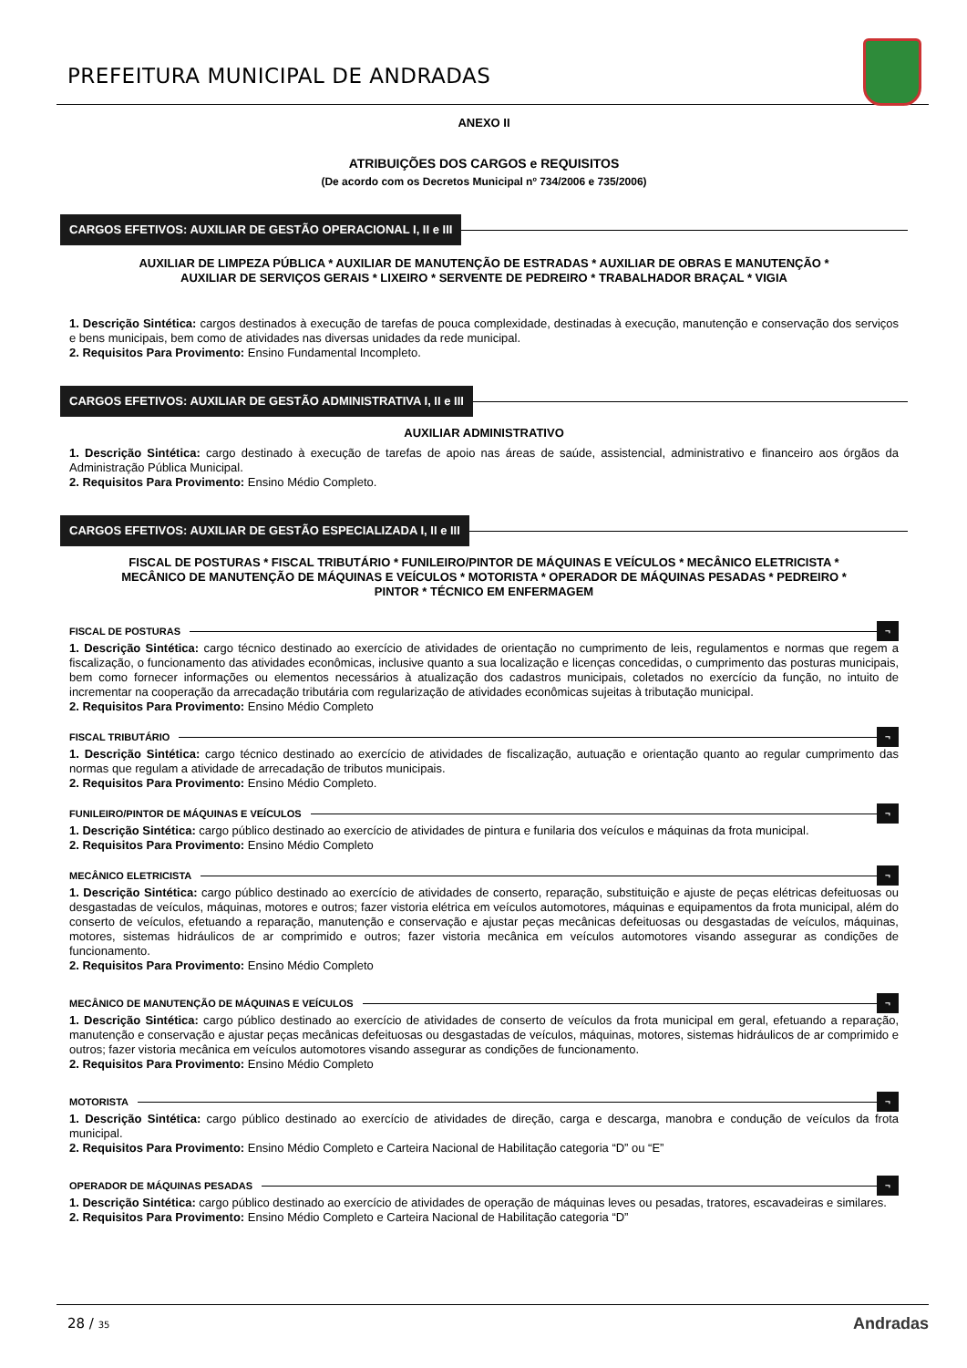PREFEITURA MUNICIPAL DE ANDRADAS
ANEXO II
ATRIBUIÇÕES DOS CARGOS e REQUISITOS
(De acordo com os Decretos Municipal nº 734/2006 e 735/2006)
CARGOS EFETIVOS: AUXILIAR DE GESTÃO OPERACIONAL I, II e III
AUXILIAR DE LIMPEZA PÚBLICA * AUXILIAR DE MANUTENÇÃO DE ESTRADAS * AUXILIAR DE OBRAS E MANUTENÇÃO *
AUXILIAR DE SERVIÇOS GERAIS * LIXEIRO * SERVENTE DE PEDREIRO * TRABALHADOR BRAÇAL * VIGIA
1. Descrição Sintética: cargos destinados à execução de tarefas de pouca complexidade, destinadas à execução, manutenção e conservação dos serviços e bens municipais, bem como de atividades nas diversas unidades da rede municipal.
2. Requisitos Para Provimento: Ensino Fundamental Incompleto.
CARGOS EFETIVOS: AUXILIAR DE GESTÃO ADMINISTRATIVA I, II e III
AUXILIAR ADMINISTRATIVO
1. Descrição Sintética: cargo destinado à execução de tarefas de apoio nas áreas de saúde, assistencial, administrativo e financeiro aos órgãos da Administração Pública Municipal.
2. Requisitos Para Provimento: Ensino Médio Completo.
CARGOS EFETIVOS: AUXILIAR DE GESTÃO ESPECIALIZADA I, II e III
FISCAL DE POSTURAS * FISCAL TRIBUTÁRIO * FUNILEIRO/PINTOR DE MÁQUINAS E VEÍCULOS * MECÂNICO ELETRICISTA *
MECÂNICO DE MANUTENÇÃO DE MÁQUINAS E VEÍCULOS * MOTORISTA * OPERADOR DE MÁQUINAS PESADAS * PEDREIRO *
PINTOR * TÉCNICO EM ENFERMAGEM
FISCAL DE POSTURAS ¬
1. Descrição Sintética: cargo técnico destinado ao exercício de atividades de orientação no cumprimento de leis, regulamentos e normas que regem a fiscalização, o funcionamento das atividades econômicas, inclusive quanto a sua localização e licenças concedidas, o cumprimento das posturas municipais, bem como fornecer informações ou elementos necessários à atualização dos cadastros municipais, coletados no exercício da função, no intuito de incrementar na cooperação da arrecadação tributária com regularização de atividades econômicas sujeitas à tributação municipal.
2. Requisitos Para Provimento: Ensino Médio Completo
FISCAL TRIBUTÁRIO ¬
1. Descrição Sintética: cargo técnico destinado ao exercício de atividades de fiscalização, autuação e orientação quanto ao regular cumprimento das normas que regulam a atividade de arrecadação de tributos municipais.
2. Requisitos Para Provimento: Ensino Médio Completo.
FUNILEIRO/PINTOR DE MÁQUINAS E VEÍCULOS ¬
1. Descrição Sintética: cargo público destinado ao exercício de atividades de pintura e funilaria dos veículos e máquinas da frota municipal.
2. Requisitos Para Provimento: Ensino Médio Completo
MECÂNICO ELETRICISTA ¬
1. Descrição Sintética: cargo público destinado ao exercício de atividades de conserto, reparação, substituição e ajuste de peças elétricas defeituosas ou desgastadas de veículos, máquinas, motores e outros; fazer vistoria elétrica em veículos automotores, máquinas e equipamentos da frota municipal, além do conserto de veículos, efetuando a reparação, manutenção e conservação e ajustar peças mecânicas defeituosas ou desgastadas de veículos, máquinas, motores, sistemas hidráulicos de ar comprimido e outros; fazer vistoria mecânica em veículos automotores visando assegurar as condições de funcionamento.
2. Requisitos Para Provimento: Ensino Médio Completo
MECÂNICO DE MANUTENÇÃO DE MÁQUINAS E VEÍCULOS ¬
1. Descrição Sintética: cargo público destinado ao exercício de atividades de conserto de veículos da frota municipal em geral, efetuando a reparação, manutenção e conservação e ajustar peças mecânicas defeituosas ou desgastadas de veículos, máquinas, motores, sistemas hidráulicos de ar comprimido e outros; fazer vistoria mecânica em veículos automotores visando assegurar as condições de funcionamento.
2. Requisitos Para Provimento: Ensino Médio Completo
MOTORISTA ¬
1. Descrição Sintética: cargo público destinado ao exercício de atividades de direção, carga e descarga, manobra e condução de veículos da frota municipal.
2. Requisitos Para Provimento: Ensino Médio Completo e Carteira Nacional de Habilitação categoria “D” ou “E”
OPERADOR DE MÁQUINAS PESADAS ¬
1. Descrição Sintética: cargo público destinado ao exercício de atividades de operação de máquinas leves ou pesadas, tratores, escavadeiras e similares.
2. Requisitos Para Provimento: Ensino Médio Completo e Carteira Nacional de Habilitação categoria “D”
28 / 35 Andradas